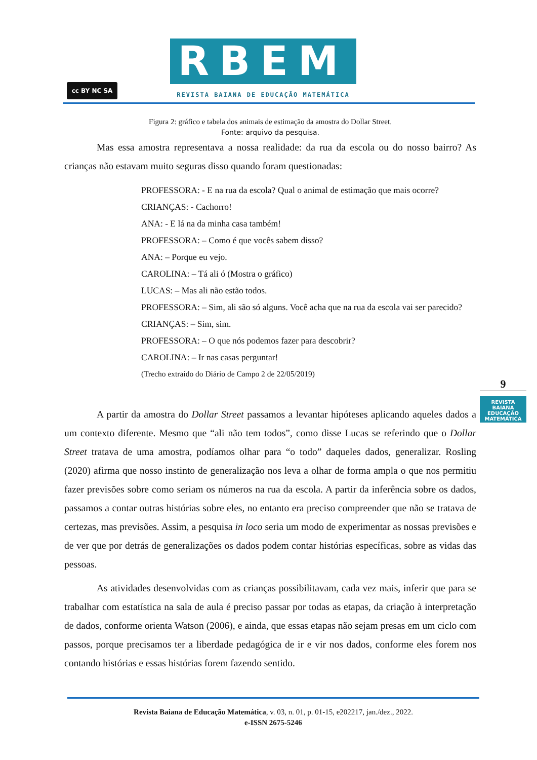cc BY NC SA RBEM
REVISTA BAIANA DE EDUCAÇÃO MATEMÁTICA
Figura 2: gráfico e tabela dos animais de estimação da amostra do Dollar Street.
Fonte: arquivo da pesquisa.
Mas essa amostra representava a nossa realidade: da rua da escola ou do nosso bairro? As crianças não estavam muito seguras disso quando foram questionadas:
PROFESSORA: - E na rua da escola? Qual o animal de estimação que mais ocorre?
CRIANÇAS: - Cachorro!
ANA: - E lá na da minha casa também!
PROFESSORA: – Como é que vocês sabem disso?
ANA: – Porque eu vejo.
CAROLINA: – Tá ali ó (Mostra o gráfico)
LUCAS: – Mas ali não estão todos.
PROFESSORA: – Sim, ali são só alguns. Você acha que na rua da escola vai ser parecido?
CRIANÇAS: – Sim, sim.
PROFESSORA: – O que nós podemos fazer para descobrir?
CAROLINA: – Ir nas casas perguntar!
(Trecho extraído do Diário de Campo 2 de 22/05/2019)
A partir da amostra do Dollar Street passamos a levantar hipóteses aplicando aqueles dados a um contexto diferente. Mesmo que “ali não tem todos”, como disse Lucas se referindo que o Dollar Street tratava de uma amostra, podíamos olhar para “o todo” daqueles dados, generalizar. Rosling (2020) afirma que nosso instinto de generalização nos leva a olhar de forma ampla o que nos permitiu fazer previsões sobre como seriam os números na rua da escola. A partir da inferência sobre os dados, passamos a contar outras histórias sobre eles, no entanto era preciso compreender que não se tratava de certezas, mas previsões. Assim, a pesquisa in loco seria um modo de experimentar as nossas previsões e de ver que por detrás de generalizações os dados podem contar histórias específicas, sobre as vidas das pessoas.
As atividades desenvolvidas com as crianças possibilitavam, cada vez mais, inferir que para se trabalhar com estatística na sala de aula é preciso passar por todas as etapas, da criação à interpretação de dados, conforme orienta Watson (2006), e ainda, que essas etapas não sejam presas em um ciclo com passos, porque precisamos ter a liberdade pedagógica de ir e vir nos dados, conforme eles forem nos contando histórias e essas histórias forem fazendo sentido.
9
REVISTA BAIANA
EDUCAÇÃO MATEMÁTICA
Revista Baiana de Educação Matemática, v. 03, n. 01, p. 01-15, e202217, jan./dez., 2022.
e-ISSN 2675-5246